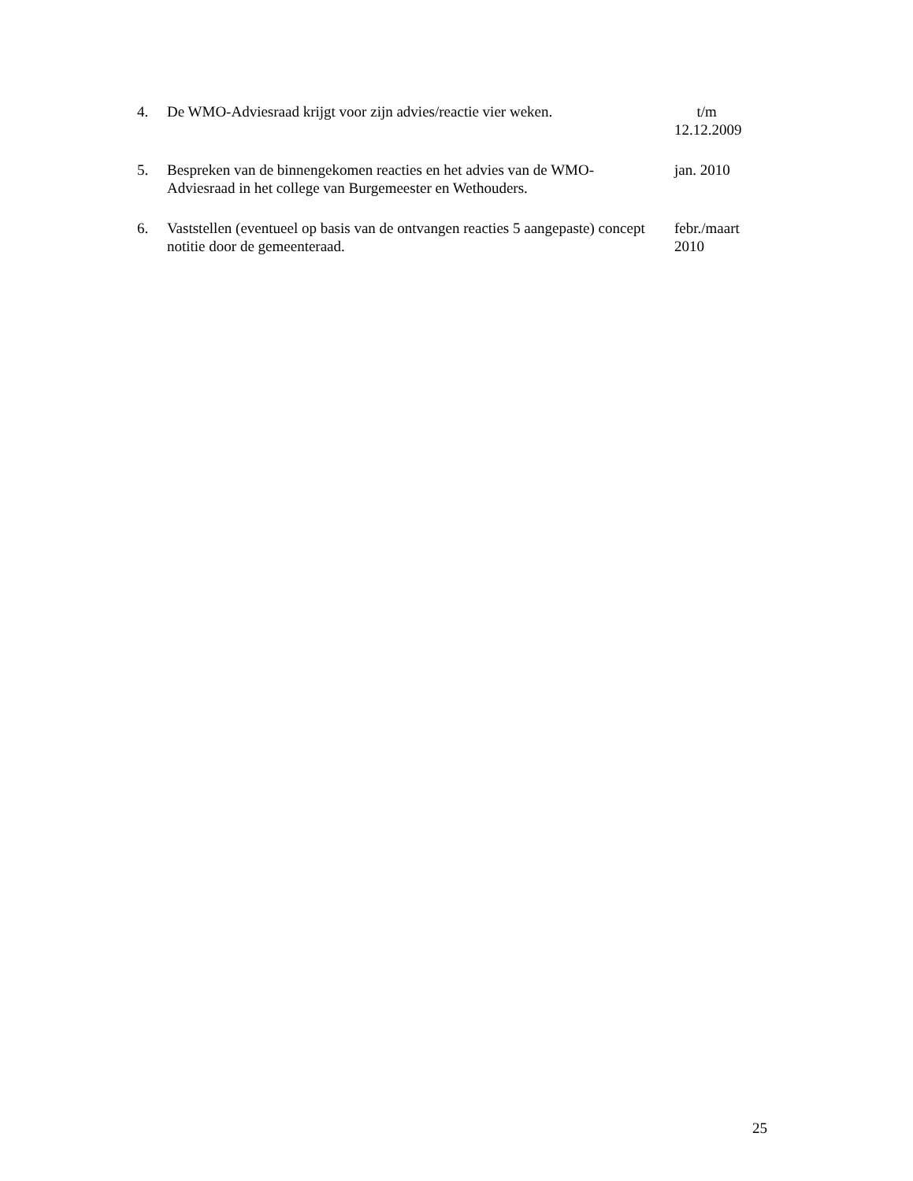4. De WMO-Adviesraad krijgt voor zijn advies/reactie vier weken.
t/m
12.12.2009
5. Bespreken van de binnengekomen reacties en het advies van de WMO-Adviesraad in het college van Burgemeester en Wethouders.
jan. 2010
6. Vaststellen (eventueel op basis van de ontvangen reacties 5 aangepaste) concept notitie door de gemeenteraad.
febr./maart
2010
25